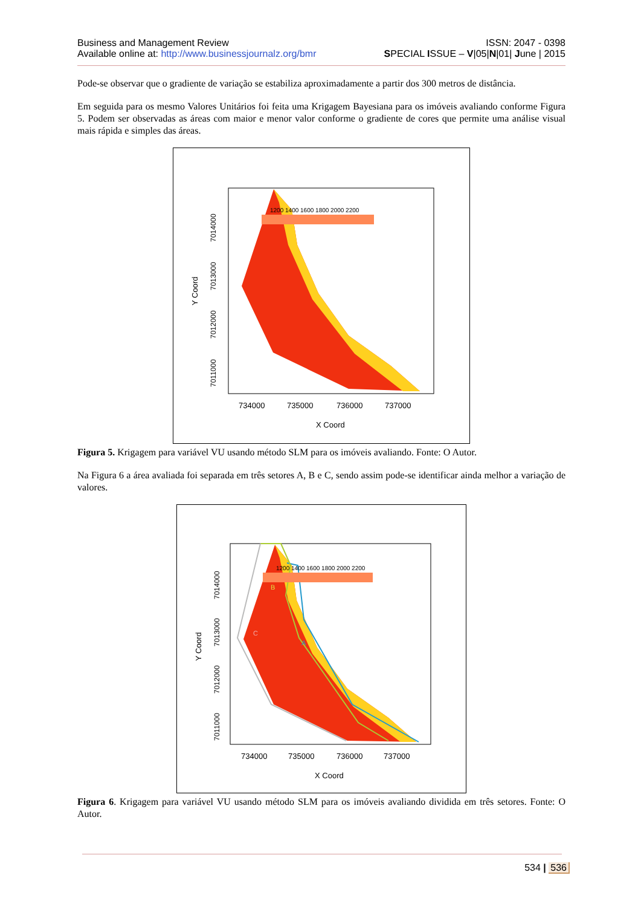Business and Management Review ISSN: 2047 - 0398
Available online at: http://www.businessjournalz.org/bmr SPECIAL ISSUE – V|05|N|01| June | 2015
Pode-se observar que o gradiente de variação se estabiliza aproximadamente a partir dos 300 metros de distância.
Em seguida para os mesmo Valores Unitários foi feita uma Krigagem Bayesiana para os imóveis avaliando conforme Figura 5. Podem ser observadas as áreas com maior e menor valor conforme o gradiente de cores que permite uma análise visual mais rápida e simples das áreas.
1200 1400 1600 1800 2000 2200
734000
735000
736000
737000
X Coord
Y Coord
7011000
7012000
7013000
7014000
Figura 5. Krigagem para variável VU usando método SLM para os imóveis avaliando. Fonte: O Autor.
Na Figura 6 a área avaliada foi separada em três setores A, B e C, sendo assim pode-se identificar ainda melhor a variação de valores.
B
C
A
1200 1400 1600 1800 2000 2200
734000
735000
736000
737000
X Coord
Y Coord
7011000
7012000
7013000
7014000
Figura 6. Krigagem para variável VU usando método SLM para os imóveis avaliando dividida em três setores. Fonte: O Autor.
534 | 536